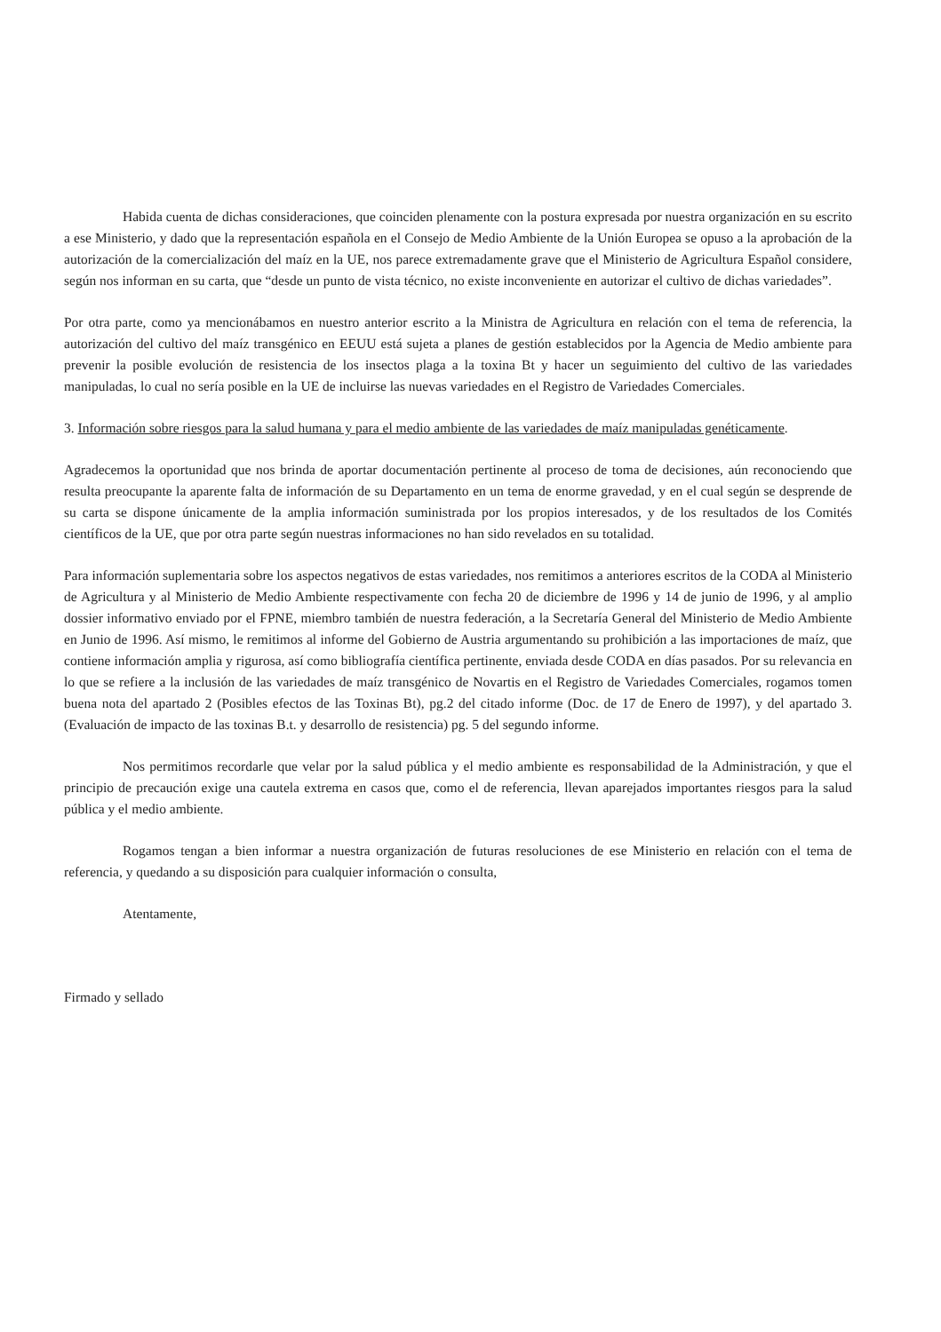Habida cuenta de dichas consideraciones, que coinciden plenamente con la postura expresada por nuestra organización en su escrito a ese Ministerio, y dado que la representación española en el Consejo de Medio Ambiente de la Unión Europea se opuso a la aprobación de la autorización de la comercialización del maíz en la UE, nos parece extremadamente grave que el Ministerio de Agricultura Español considere, según nos informan en su carta, que “desde un punto de vista técnico, no existe inconveniente en autorizar el cultivo de dichas variedades”.
Por otra parte, como ya mencionábamos en nuestro anterior escrito a la Ministra de Agricultura en relación con el tema de referencia, la autorización del cultivo del maíz transgénico en EEUU está sujeta a planes de gestión establecidos por la Agencia de Medio ambiente para prevenir la posible evolución de resistencia de los insectos plaga a la toxina Bt y hacer un seguimiento del cultivo de las variedades manipuladas, lo cual no sería posible en la UE de incluirse las nuevas variedades en el Registro de Variedades Comerciales.
3. Información sobre riesgos para la salud humana y para el medio ambiente de las variedades de maíz manipuladas genéticamente.
Agradecemos la oportunidad que nos brinda de aportar documentación pertinente al proceso de toma de decisiones, aún reconociendo que resulta preocupante la aparente falta de información de su Departamento en un tema de enorme gravedad, y en el cual según se desprende de su carta se dispone únicamente de la amplia información suministrada por los propios interesados, y de los resultados de los Comités científicos de la UE, que por otra parte según nuestras informaciones no han sido revelados en su totalidad.
Para información suplementaria sobre los aspectos negativos de estas variedades, nos remitimos a anteriores escritos de la CODA al Ministerio de Agricultura y al Ministerio de Medio Ambiente respectivamente con fecha 20 de diciembre de 1996 y 14 de junio de 1996, y al amplio dossier informativo enviado por el FPNE, miembro también de nuestra federación, a la Secretaría General del Ministerio de Medio Ambiente en Junio de 1996. Así mismo, le remitimos al informe del Gobierno de Austria argumentando su prohibición a las importaciones de maíz, que contiene información amplia y rigurosa, así como bibliografía científica pertinente, enviada desde CODA en días pasados. Por su relevancia en lo que se refiere a la inclusión de las variedades de maíz transgénico de Novartis en el Registro de Variedades Comerciales, rogamos tomen buena nota del apartado 2 (Posibles efectos de las Toxinas Bt), pg.2 del citado informe (Doc. de 17 de Enero de 1997), y del apartado 3. (Evaluación de impacto de las toxinas B.t. y desarrollo de resistencia) pg. 5 del segundo informe.
Nos permitimos recordarle que velar por la salud pública y el medio ambiente es responsabilidad de la Administración, y que el principio de precaución exige una cautela extrema en casos que, como el de referencia, llevan aparejados importantes riesgos para la salud pública y el medio ambiente.
Rogamos tengan a bien informar a nuestra organización de futuras resoluciones de ese Ministerio en relación con el tema de referencia, y quedando a su disposición para cualquier información o consulta,
Atentamente,
Firmado y sellado